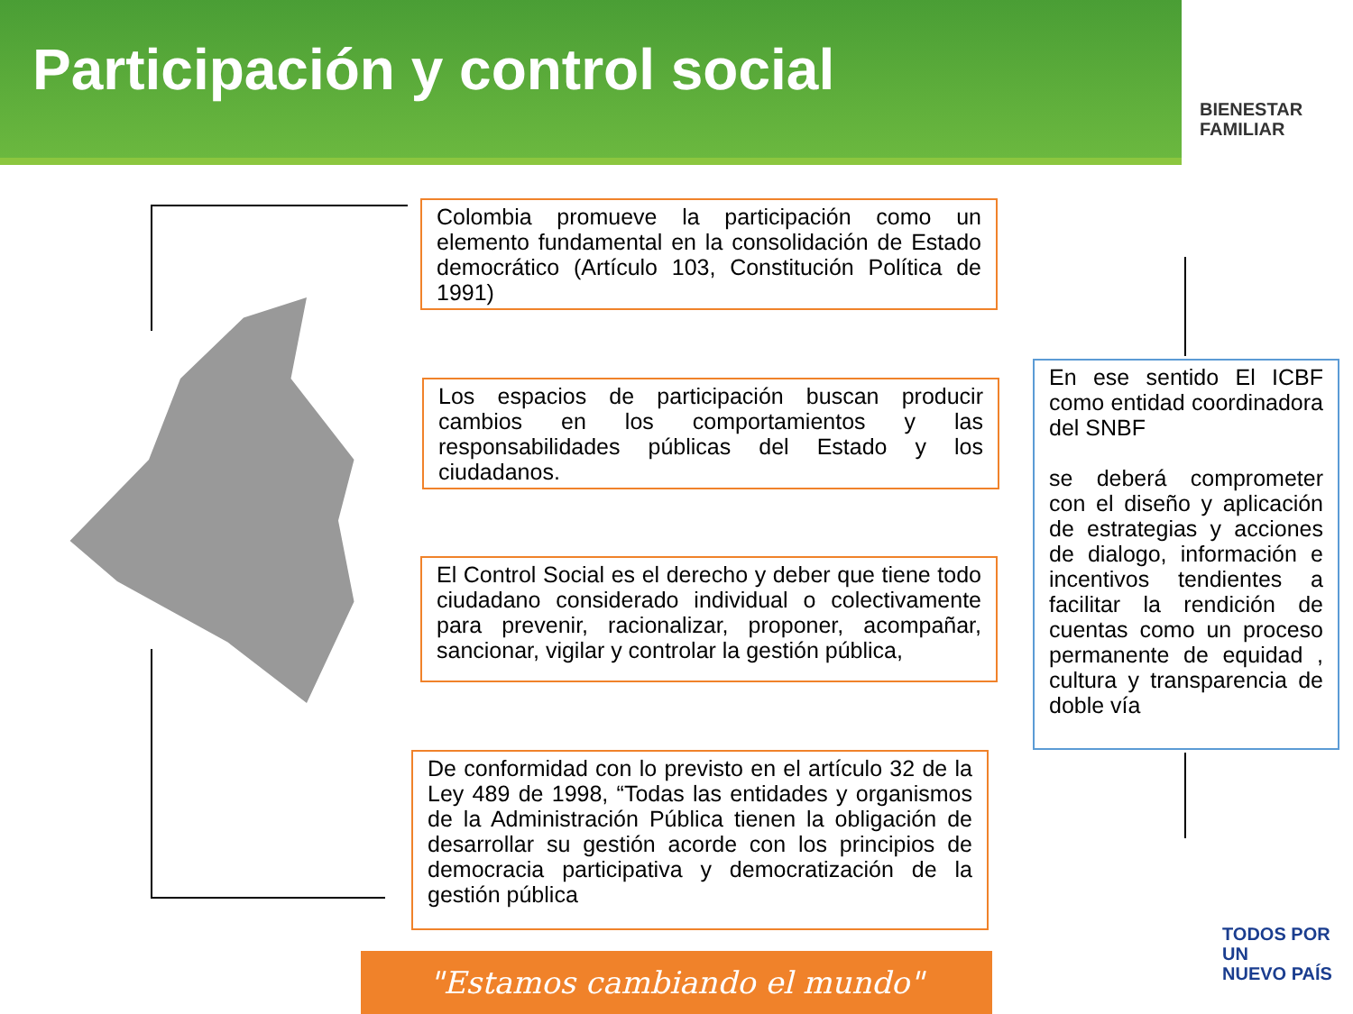Participación y control social
BIENESTAR
FAMILIAR
Colombia promueve la participación como un elemento fundamental en la consolidación de Estado democrático (Artículo 103, Constitución Política de 1991)
Los espacios de participación buscan producir cambios en los comportamientos y las responsabilidades públicas del Estado y los ciudadanos.
El Control Social es el derecho y deber que tiene todo ciudadano considerado individual o colectivamente para prevenir, racionalizar, proponer, acompañar, sancionar, vigilar y controlar la gestión pública,
De conformidad con lo previsto en el artículo 32 de la Ley 489 de 1998, “Todas las entidades y organismos de la Administración Pública tienen la obligación de desarrollar su gestión acorde con los principios de democracia participativa y democratización de la gestión pública
En ese sentido El ICBF como entidad coordinadora del SNBF
se deberá comprometer con el diseño y aplicación de estrategias y acciones de dialogo, información e incentivos tendientes a facilitar la rendición de cuentas como un proceso permanente de equidad , cultura y transparencia de doble vía
TODOS POR UN
NUEVO PAÍS
"Estamos cambiando el mundo"